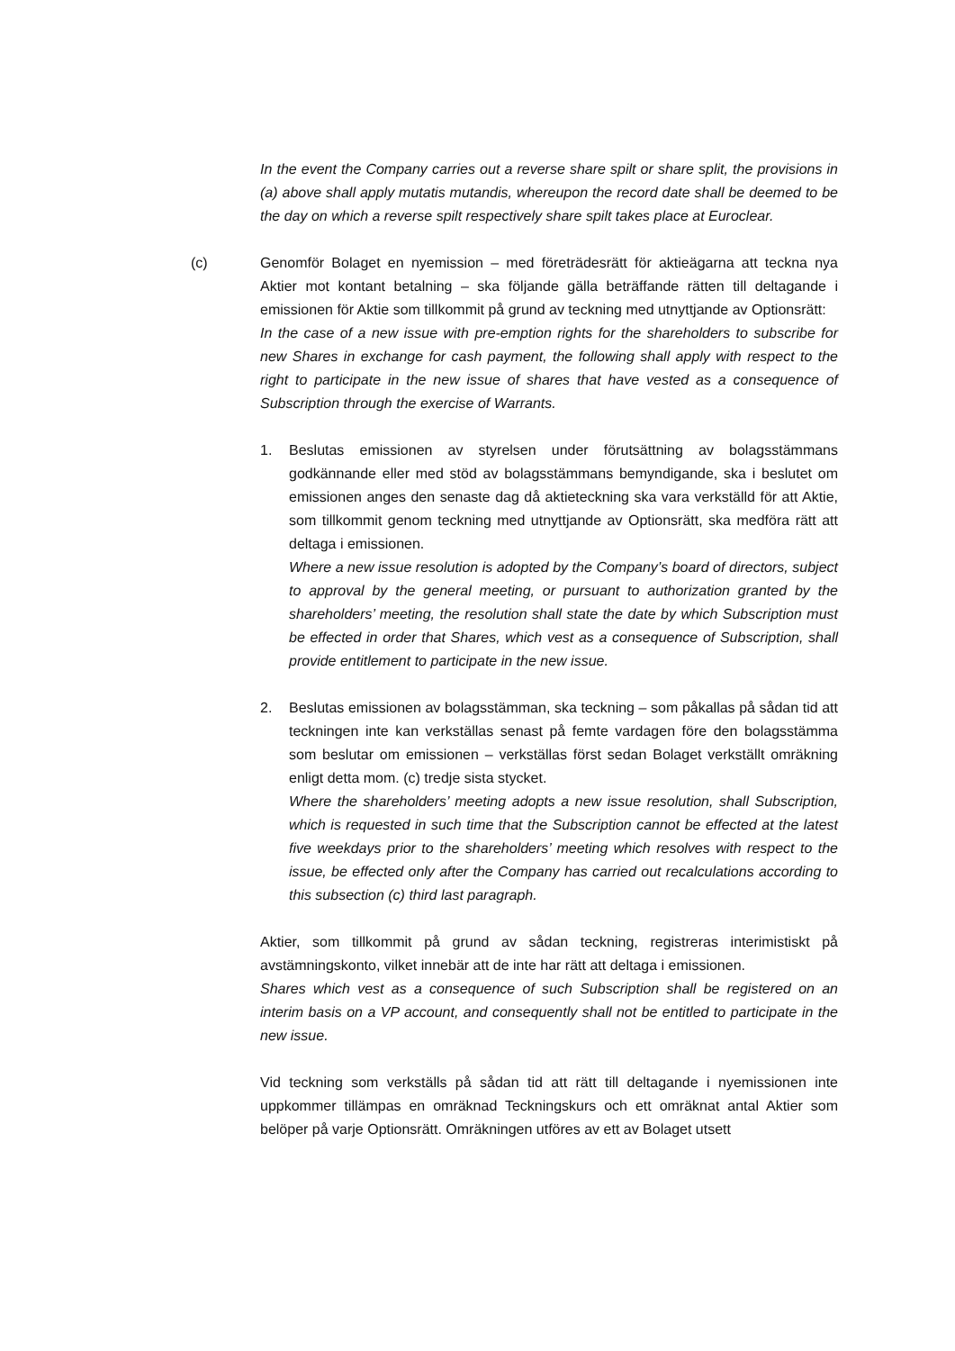In the event the Company carries out a reverse share spilt or share split, the provisions in (a) above shall apply mutatis mutandis, whereupon the record date shall be deemed to be the day on which a reverse spilt respectively share spilt takes place at Euroclear.
(c) Genomför Bolaget en nyemission – med företrädesrätt för aktieägarna att teckna nya Aktier mot kontant betalning – ska följande gälla beträffande rätten till deltagande i emissionen för Aktie som tillkommit på grund av teckning med utnyttjande av Optionsrätt:
In the case of a new issue with pre-emption rights for the shareholders to subscribe for new Shares in exchange for cash payment, the following shall apply with respect to the right to participate in the new issue of shares that have vested as a consequence of Subscription through the exercise of Warrants.
1. Beslutas emissionen av styrelsen under förutsättning av bolagsstämmans godkännande eller med stöd av bolagsstämmans bemyndigande, ska i beslutet om emissionen anges den senaste dag då aktieteckning ska vara verkställd för att Aktie, som tillkommit genom teckning med utnyttjande av Optionsrätt, ska medföra rätt att deltaga i emissionen.
Where a new issue resolution is adopted by the Company’s board of directors, subject to approval by the general meeting, or pursuant to authorization granted by the shareholders’ meeting, the resolution shall state the date by which Subscription must be effected in order that Shares, which vest as a consequence of Subscription, shall provide entitlement to participate in the new issue.
2. Beslutas emissionen av bolagsstämman, ska teckning – som påkallas på sådan tid att teckningen inte kan verkställas senast på femte vardagen före den bolagsstämma som beslutar om emissionen – verkställas först sedan Bolaget verkställt omräkning enligt detta mom. (c) tredje sista stycket.
Where the shareholders’ meeting adopts a new issue resolution, shall Subscription, which is requested in such time that the Subscription cannot be effected at the latest five weekdays prior to the shareholders’ meeting which resolves with respect to the issue, be effected only after the Company has carried out recalculations according to this subsection (c) third last paragraph.
Aktier, som tillkommit på grund av sådan teckning, registreras interimistiskt på avstämningskonto, vilket innebär att de inte har rätt att deltaga i emissionen.
Shares which vest as a consequence of such Subscription shall be registered on an interim basis on a VP account, and consequently shall not be entitled to participate in the new issue.
Vid teckning som verkställs på sådan tid att rätt till deltagande i nyemissionen inte uppkommer tillämpas en omräknad Teckningskurs och ett omräknat antal Aktier som belöper på varje Optionsrätt. Omräkningen utföres av ett av Bolaget utsett